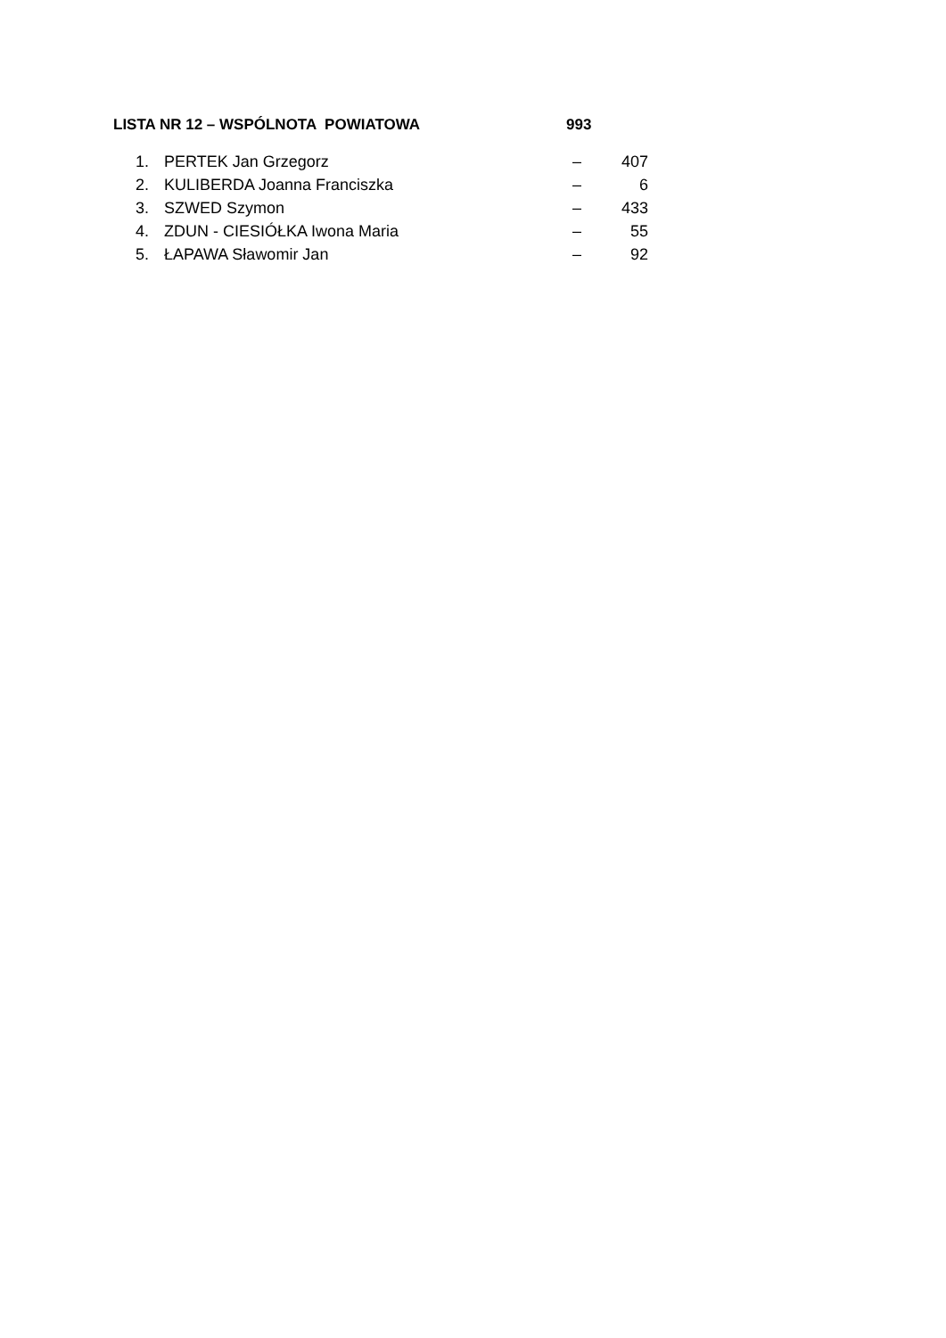LISTA NR 12 – WSPÓLNOTA POWIATOWA 993
| 1. | PERTEK Jan Grzegorz | – | 407 |
| 2. | KULIBERDA Joanna Franciszka | – | 6 |
| 3. | SZWED Szymon | – | 433 |
| 4. | ZDUN - CIESIÓŁKA Iwona Maria | – | 55 |
| 5. | ŁAPAWA Sławomir Jan | – | 92 |